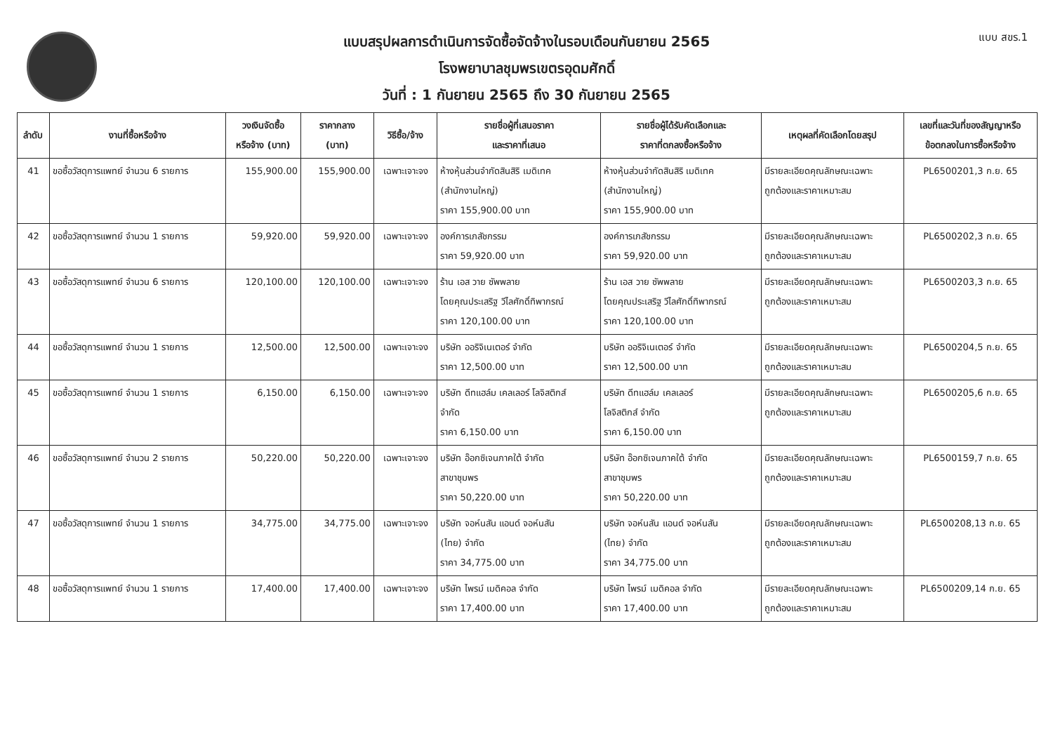แบบสรุปผลการดำเนินการจัดซื้อจัดจ้างในรอบเดือนกันยายน 2565
โรงพยาบาลชุมพรเขตรอุดมศักดิ์
วันที่ : 1 กันยายน 2565 ถึง 30 กันยายน 2565
แบบ สขร.1
| ลำดับ | งานที่ซื้อหรือจ้าง | วงเงินจัดซื้อ หรือจ้าง (บาท) | ราคากลาง (บาท) | วิธีซื้อ/จ้าง | รายชื่อผู้ที่เสนอราคา และราคาที่เสนอ | รายชื่อผู้ได้รับคัดเลือกและ ราคาที่ตกลงซื้อหรือจ้าง | เหตุผลที่คัดเลือกโดยสรุป | เลขที่และวันที่ของสัญญาหรือ ข้อตกลงในการซื้อหรือจ้าง |
| --- | --- | --- | --- | --- | --- | --- | --- | --- |
| 41 | ขอซื้อวัสดุการแพทย์ จำนวน 6 รายการ | 155,900.00 | 155,900.00 | เฉพาะเจาะจง | ห้างหุ้นส่วนจำกัดสินสิริ เมดิเทค (สำนักงานใหญ่) ราคา 155,900.00 บาท | ห้างหุ้นส่วนจำกัดสินสิริ เมดิเทค (สำนักงานใหญ่) ราคา 155,900.00 บาท | มีรายละเอียดคุณลักษณะเฉพาะ ถูกต้องและราคาเหมาะสม | PL6500201,3 ก.ย. 65 |
| 42 | ขอซื้อวัสดุการแพทย์ จำนวน 1 รายการ | 59,920.00 | 59,920.00 | เฉพาะเจาะจง | องค์การเภสัชกรรม ราคา 59,920.00 บาท | องค์การเภสัชกรรม ราคา 59,920.00 บาท | มีรายละเอียดคุณลักษณะเฉพาะ ถูกต้องและราคาเหมาะสม | PL6500202,3 ก.ย. 65 |
| 43 | ขอซื้อวัสดุการแพทย์ จำนวน 6 รายการ | 120,100.00 | 120,100.00 | เฉพาะเจาะจง | ร้าน เอส วาย ซัพพลาย โดยคุณประเสริฐ วีไลศักดิ์ทิพากรณ์ ราคา 120,100.00 บาท | ร้าน เอส วาย ซัพพลาย โดยคุณประเสริฐ วีไลศักดิ์ทิพากรณ์ ราคา 120,100.00 บาท | มีรายละเอียดคุณลักษณะเฉพาะ ถูกต้องและราคาเหมาะสม | PL6500203,3 ก.ย. 65 |
| 44 | ขอซื้อวัสดุการแพทย์ จำนวน 1 รายการ | 12,500.00 | 12,500.00 | เฉพาะเจาะจง | บริษัท ออริจิเนเตอร์ จำกัด ราคา 12,500.00 บาท | บริษัท ออริจิเนเตอร์ จำกัด ราคา 12,500.00 บาท | มีรายละเอียดคุณลักษณะเฉพาะ ถูกต้องและราคาเหมาะสม | PL6500204,5 ก.ย. 65 |
| 45 | ขอซื้อวัสดุการแพทย์ จำนวน 1 รายการ | 6,150.00 | 6,150.00 | เฉพาะเจาะจง | บริษัท ดีทแฮล์ม เคลเลอร์ โลจิสติกส์ จำกัด ราคา 6,150.00 บาท | บริษัท ดีทแฮล์ม เคลเลอร์ โลจิสติกส์ จำกัด ราคา 6,150.00 บาท | มีรายละเอียดคุณลักษณะเฉพาะ ถูกต้องและราคาเหมาะสม | PL6500205,6 ก.ย. 65 |
| 46 | ขอซื้อวัสดุการแพทย์ จำนวน 2 รายการ | 50,220.00 | 50,220.00 | เฉพาะเจาะจง | บริษัท อ๊อกซิเจนภาคใต้ จำกัด สาขาชุมพร ราคา 50,220.00 บาท | บริษัท อ๊อกซิเจนภาคใต้ จำกัด สาขาชุมพร ราคา 50,220.00 บาท | มีรายละเอียดคุณลักษณะเฉพาะ ถูกต้องและราคาเหมาะสม | PL6500159,7 ก.ย. 65 |
| 47 | ขอซื้อวัสดุการแพทย์ จำนวน 1 รายการ | 34,775.00 | 34,775.00 | เฉพาะเจาะจง | บริษัท จอห์นสัน แอนด์ จอห์นสัน (ไทย) จำกัด ราคา 34,775.00 บาท | บริษัท จอห์นสัน แอนด์ จอห์นสัน (ไทย) จำกัด ราคา 34,775.00 บาท | มีรายละเอียดคุณลักษณะเฉพาะ ถูกต้องและราคาเหมาะสม | PL6500208,13 ก.ย. 65 |
| 48 | ขอซื้อวัสดุการแพทย์ จำนวน 1 รายการ | 17,400.00 | 17,400.00 | เฉพาะเจาะจง | บริษัท ไพรม์ เมดิคอล จำกัด ราคา 17,400.00 บาท | บริษัท ไพรม์ เมดิคอล จำกัด ราคา 17,400.00 บาท | มีรายละเอียดคุณลักษณะเฉพาะ ถูกต้องและราคาเหมาะสม | PL6500209,14 ก.ย. 65 |